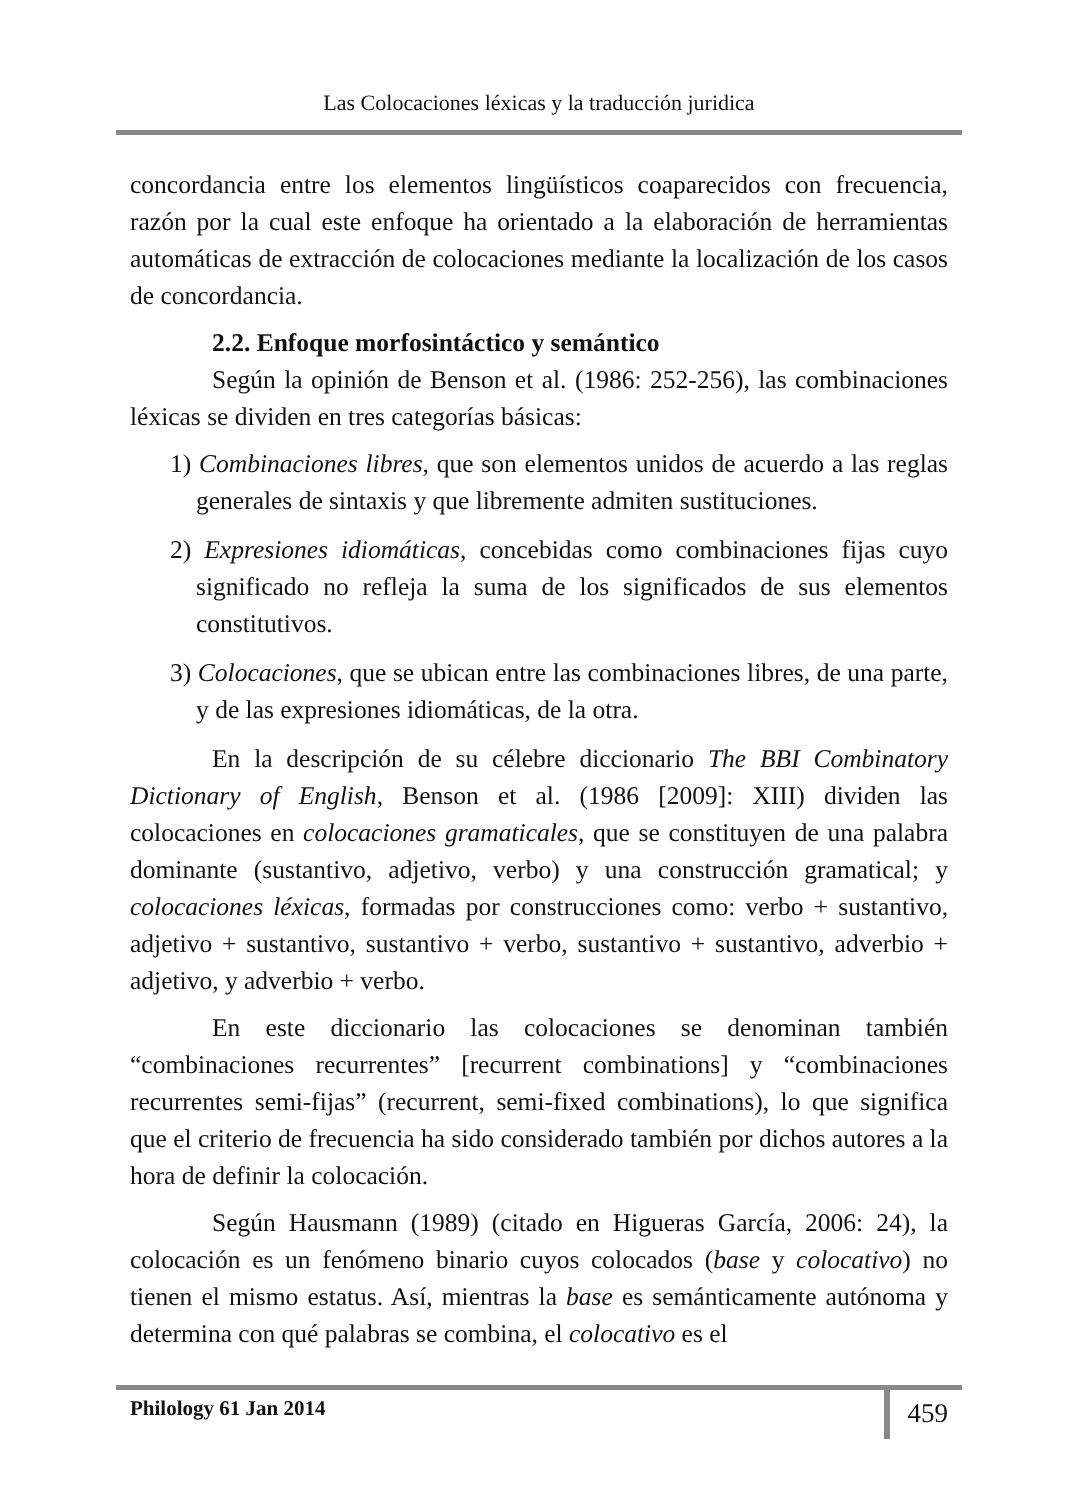Las Colocaciones léxicas y la traducción juridica
concordancia entre los elementos lingüísticos coaparecidos con frecuencia, razón por la cual este enfoque ha orientado a la elaboración de herramientas automáticas de extracción de colocaciones mediante la localización de los casos de concordancia.
2.2. Enfoque morfosintáctico y semántico
Según la opinión de Benson et al. (1986: 252-256), las combinaciones léxicas se dividen en tres categorías básicas:
1) Combinaciones libres, que son elementos unidos de acuerdo a las reglas generales de sintaxis y que libremente admiten sustituciones.
2) Expresiones idiomáticas, concebidas como combinaciones fijas cuyo significado no refleja la suma de los significados de sus elementos constitutivos.
3) Colocaciones, que se ubican entre las combinaciones libres, de una parte, y de las expresiones idiomáticas, de la otra.
En la descripción de su célebre diccionario The BBI Combinatory Dictionary of English, Benson et al. (1986 [2009]: XIII) dividen las colocaciones en colocaciones gramaticales, que se constituyen de una palabra dominante (sustantivo, adjetivo, verbo) y una construcción gramatical; y colocaciones léxicas, formadas por construcciones como: verbo + sustantivo, adjetivo + sustantivo, sustantivo + verbo, sustantivo + sustantivo, adverbio + adjetivo, y adverbio + verbo.
En este diccionario las colocaciones se denominan también “combinaciones recurrentes” [recurrent combinations] y “combinaciones recurrentes semi-fijas” (recurrent, semi-fixed combinations), lo que significa que el criterio de frecuencia ha sido considerado también por dichos autores a la hora de definir la colocación.
Según Hausmann (1989) (citado en Higueras García, 2006: 24), la colocación es un fenómeno binario cuyos colocados (base y colocativo) no tienen el mismo estatus. Así, mientras la base es semánticamente autónoma y determina con qué palabras se combina, el colocativo es el
Philology 61 Jan 2014 459